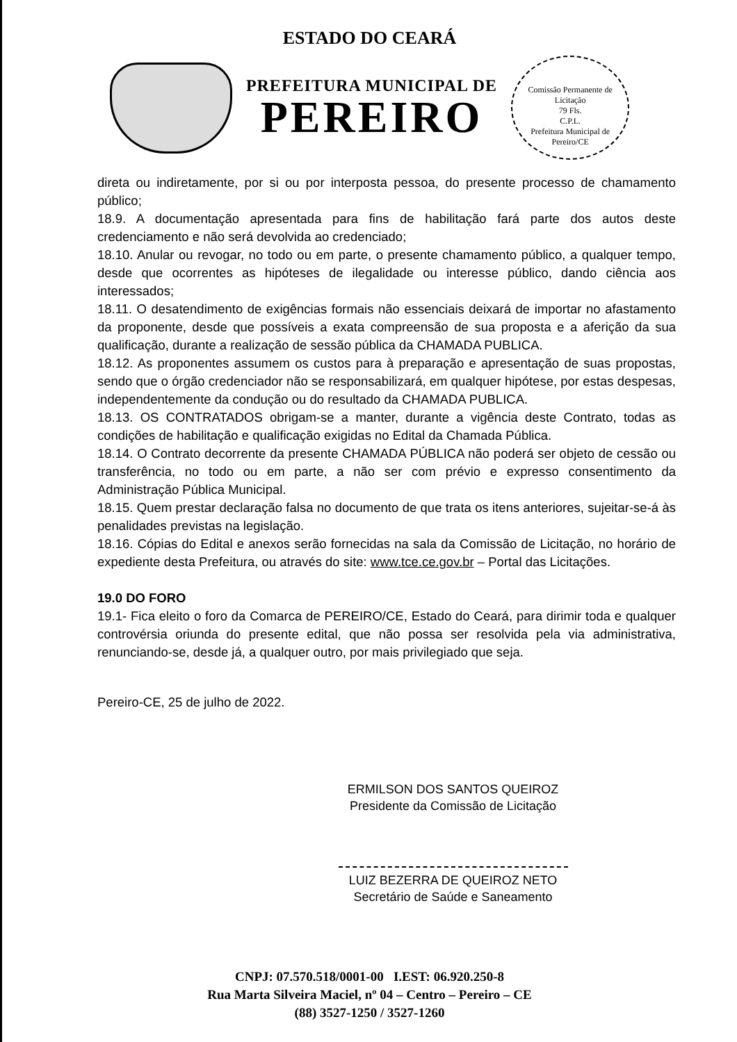ESTADO DO CEARÁ
PREFEITURA MUNICIPAL DE
PEREIRO
Comissão Permanente de Licitação
79 Fls.
C.P.L.
Prefeitura Municipal de Pereiro/CE
direta ou indiretamente, por si ou por interposta pessoa, do presente processo de chamamento público;
18.9. A documentação apresentada para fins de habilitação fará parte dos autos deste credenciamento e não será devolvida ao credenciado;
18.10. Anular ou revogar, no todo ou em parte, o presente chamamento público, a qualquer tempo, desde que ocorrentes as hipóteses de ilegalidade ou interesse público, dando ciência aos interessados;
18.11. O desatendimento de exigências formais não essenciais deixará de importar no afastamento da proponente, desde que possíveis a exata compreensão de sua proposta e a aferição da sua qualificação, durante a realização de sessão pública da CHAMADA PUBLICA.
18.12. As proponentes assumem os custos para à preparação e apresentação de suas propostas, sendo que o órgão credenciador não se responsabilizará, em qualquer hipótese, por estas despesas, independentemente da condução ou do resultado da CHAMADA PUBLICA.
18.13. OS CONTRATADOS obrigam-se a manter, durante a vigência deste Contrato, todas as condições de habilitação e qualificação exigidas no Edital da Chamada Pública.
18.14. O Contrato decorrente da presente CHAMADA PÚBLICA não poderá ser objeto de cessão ou transferência, no todo ou em parte, a não ser com prévio e expresso consentimento da Administração Pública Municipal.
18.15. Quem prestar declaração falsa no documento de que trata os itens anteriores, sujeitar-se-á às penalidades previstas na legislação.
18.16. Cópias do Edital e anexos serão fornecidas na sala da Comissão de Licitação, no horário de expediente desta Prefeitura, ou através do site: www.tce.ce.gov.br – Portal das Licitações.
19.0 DO FORO
19.1- Fica eleito o foro da Comarca de PEREIRO/CE, Estado do Ceará, para dirimir toda e qualquer controvérsia oriunda do presente edital, que não possa ser resolvida pela via administrativa, renunciando-se, desde já, a qualquer outro, por mais privilegiado que seja.
Pereiro-CE, 25 de julho de 2022.
ERMILSON DOS SANTOS QUEIROZ
Presidente da Comissão de Licitação
LUIZ BEZERRA DE QUEIROZ NETO
Secretário de Saúde e Saneamento
CNPJ: 07.570.518/0001-00 I.EST: 06.920.250-8
Rua Marta Silveira Maciel, nº 04 – Centro – Pereiro – CE
(88) 3527-1250 / 3527-1260